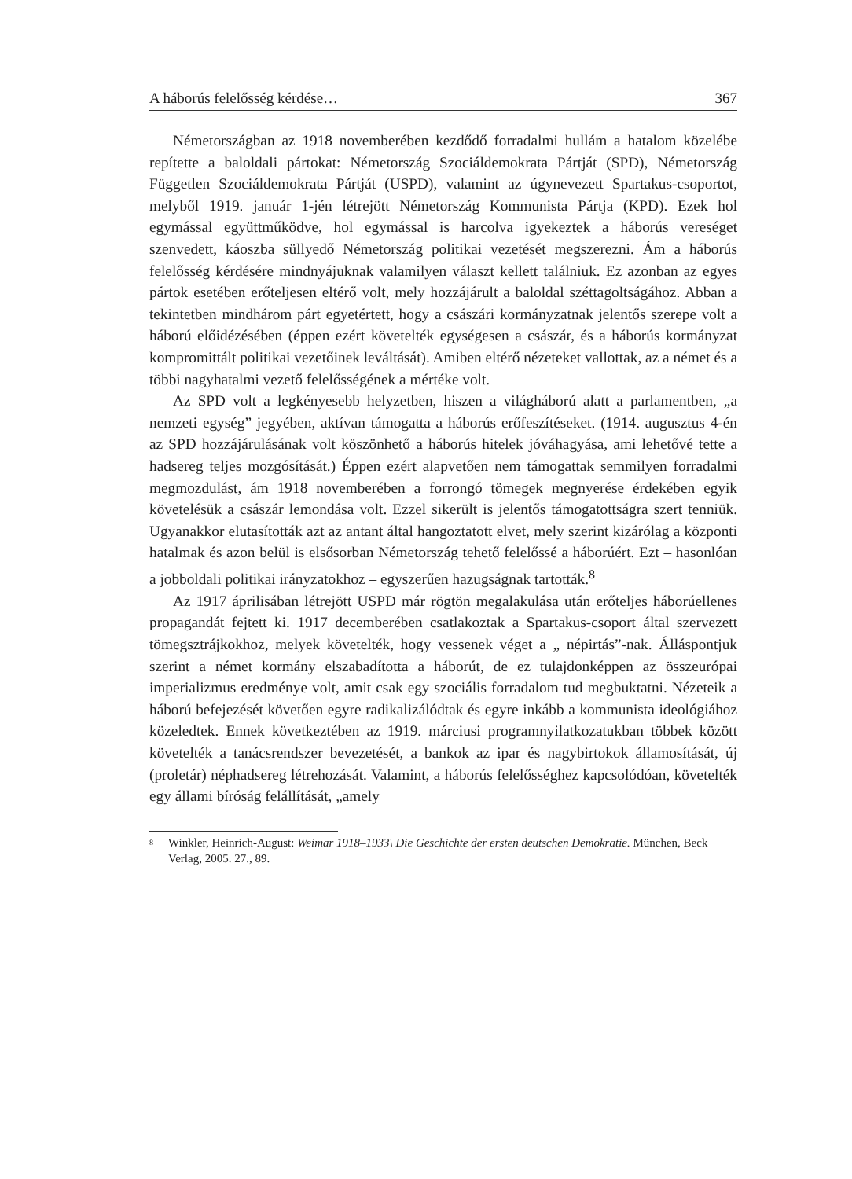A háborús felelősség kérdése… 367
Németországban az 1918 novemberében kezdődő forradalmi hullám a hatalom közelébe repítette a baloldali pártokat: Németország Szociáldemokrata Pártját (SPD), Németország Független Szociáldemokrata Pártját (USPD), valamint az úgynevezett Spartakus-csoportot, melyből 1919. január 1-jén létrejött Németország Kommunista Pártja (KPD). Ezek hol egymással együttműködve, hol egymással is harcolva igyekeztek a háborús vereséget szenvedett, káoszba süllyedő Németország politikai vezetését megszerezni. Ám a háborús felelősség kérdésére mindnyájuknak valamilyen választ kellett találniuk. Ez azonban az egyes pártok esetében erőteljesen eltérő volt, mely hozzájárult a baloldal széttagoltságához. Abban a tekintetben mindhárom párt egyetértett, hogy a császári kormányzatnak jelentős szerepe volt a háború előidézésében (éppen ezért követelték egységesen a császár, és a háborús kormányzat kompromittált politikai vezetőinek leváltását). Amiben eltérő nézeteket vallottak, az a német és a többi nagyhatalmi vezető felelősségének a mértéke volt.
Az SPD volt a legkényesebb helyzetben, hiszen a világháború alatt a parlamentben, „a nemzeti egység” jegyében, aktívan támogatta a háborús erőfeszítéseket. (1914. augusztus 4-én az SPD hozzájárulásának volt köszönhető a háborús hitelek jóváhagyása, ami lehetővé tette a hadsereg teljes mozgósítását.) Éppen ezért alapvetően nem támogattak semmilyen forradalmi megmozdulást, ám 1918 novemberében a forrongó tömegek megnyerése érdekében egyik követelésük a császár lemondása volt. Ezzel sikerült is jelentős támogatottságra szert tenniük. Ugyanakkor elutasították azt az antant által hangoztatott elvet, mely szerint kizárólag a központi hatalmak és azon belül is elsősorban Németország tehető felelőssé a háborúért. Ezt – hasonlóan a jobboldali politikai irányzatokhoz – egyszerűen hazugságnak tartották.<sup>8</sup>
Az 1917 áprilisában létrejött USPD már rögtön megalakulása után erőteljes háborúellenes propagandát fejtett ki. 1917 decemberében csatlakoztak a Spartakus-csoport által szervezett tömegsztrájkokhoz, melyek követelték, hogy vessenek véget a „ népirtás”-nak. Álláspontjuk szerint a német kormány elszabadította a háborút, de ez tulajdonképpen az összeurópai imperializmus eredménye volt, amit csak egy szociális forradalom tud megbuktatni. Nézeteik a háború befejezését követően egyre radikalizálódtak és egyre inkább a kommunista ideológiához közeledtek. Ennek következtében az 1919. márciusi programnyilatkozatukban többek között követelték a tanácsrendszer bevezetését, a bankok az ipar és nagybirtokok államosítását, új (proletár) néphadsereg létrehozását. Valamint, a háborús felelősséghez kapcsolódóan, követelték egy állami bíróság felállítását, „amely
8 Winkler, Heinrich-August: Weimar 1918–1933\ Die Geschichte der ersten deutschen Demokratie. München, Beck Verlag, 2005. 27., 89.